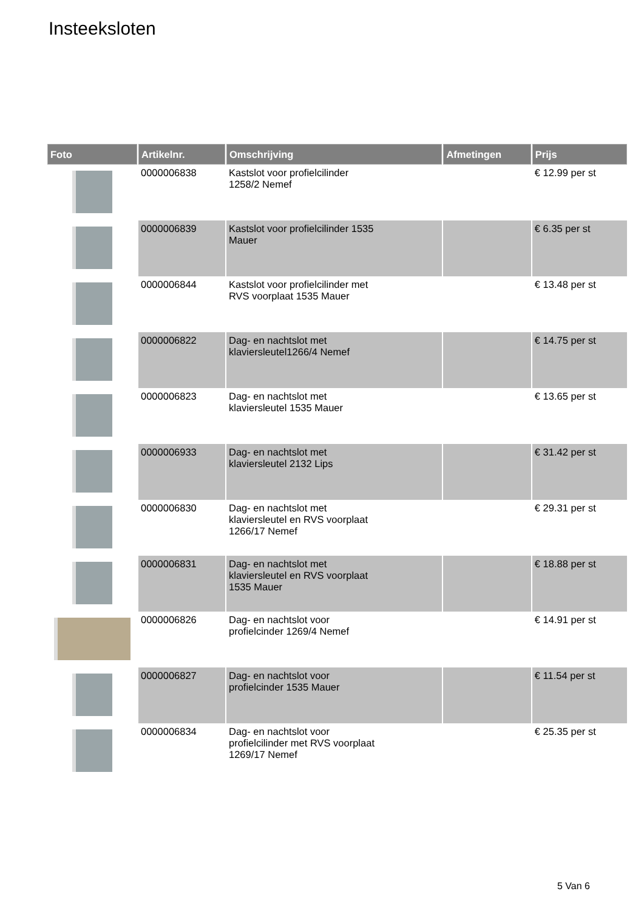Insteeksloten
| Foto | Artikelnr. | Omschrijving | Afmetingen | Prijs |
| --- | --- | --- | --- | --- |
| | 0000006838 | Kastslot voor profielcilinder 1258/2 Nemef | | € 12.99 per st |
| | 0000006839 | Kastslot voor profielcilinder 1535 Mauer | | € 6.35 per st |
| | 0000006844 | Kastslot voor profielcilinder met RVS voorplaat 1535 Mauer | | € 13.48 per st |
| | 0000006822 | Dag- en nachtslot met klaviersleutel1266/4 Nemef | | € 14.75 per st |
| | 0000006823 | Dag- en nachtslot met klaviersleutel 1535 Mauer | | € 13.65 per st |
| | 0000006933 | Dag- en nachtslot met klaviersleutel 2132 Lips | | € 31.42 per st |
| | 0000006830 | Dag- en nachtslot met klaviersleutel en RVS voorplaat 1266/17 Nemef | | € 29.31 per st |
| | 0000006831 | Dag- en nachtslot met klaviersleutel en RVS voorplaat 1535 Mauer | | € 18.88 per st |
| | 0000006826 | Dag- en nachtslot voor profielcinder 1269/4 Nemef | | € 14.91 per st |
| | 0000006827 | Dag- en nachtslot voor profielcinder 1535 Mauer | | € 11.54 per st |
| | 0000006834 | Dag- en nachtslot voor profielcilinder met RVS voorplaat 1269/17 Nemef | | € 25.35 per st |
5 Van 6